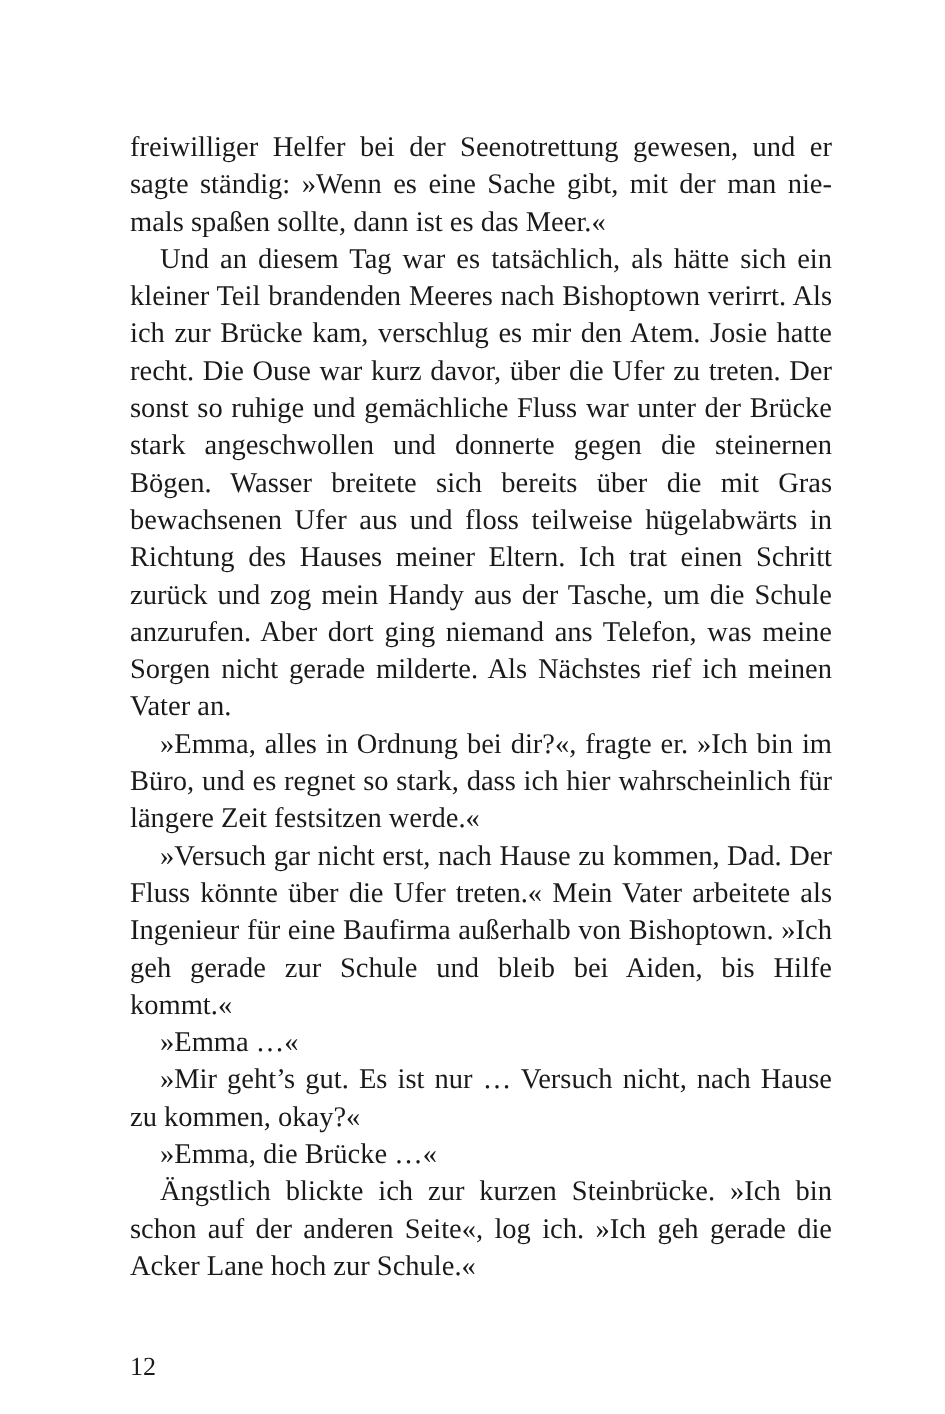freiwilliger Helfer bei der Seenotrettung gewesen, und er sagte ständig: »Wenn es eine Sache gibt, mit der man nie­mals spaßen sollte, dann ist es das Meer.«
Und an diesem Tag war es tatsächlich, als hätte sich ein kleiner Teil brandenden Meeres nach Bishoptown verirrt. Als ich zur Brücke kam, verschlug es mir den Atem. Josie hatte recht. Die Ouse war kurz davor, über die Ufer zu treten. Der sonst so ruhige und gemächliche Fluss war unter der Brücke stark angeschwollen und donnerte gegen die steinernen Bögen. Wasser breitete sich bereits über die mit Gras bewach­senen Ufer aus und floss teilweise hügelabwärts in Richtung des Hauses meiner Eltern. Ich trat einen Schritt zurück und zog mein Handy aus der Tasche, um die Schule anzurufen. Aber dort ging niemand ans Telefon, was meine Sorgen nicht gerade milderte. Als Nächstes rief ich meinen Vater an.
»Emma, alles in Ordnung bei dir?«, fragte er. »Ich bin im Büro, und es regnet so stark, dass ich hier wahrscheinlich für längere Zeit festsitzen werde.«
»Versuch gar nicht erst, nach Hause zu kommen, Dad. Der Fluss könnte über die Ufer treten.« Mein Vater arbeitete als Ingenieur für eine Baufirma außerhalb von Bishoptown. »Ich geh gerade zur Schule und bleib bei Aiden, bis Hilfe kommt.«
»Emma …«
»Mir geht’s gut. Es ist nur … Versuch nicht, nach Hause zu kommen, okay?«
»Emma, die Brücke …«
Ängstlich blickte ich zur kurzen Steinbrücke. »Ich bin schon auf der anderen Seite«, log ich. »Ich geh gerade die Acker Lane hoch zur Schule.«
12